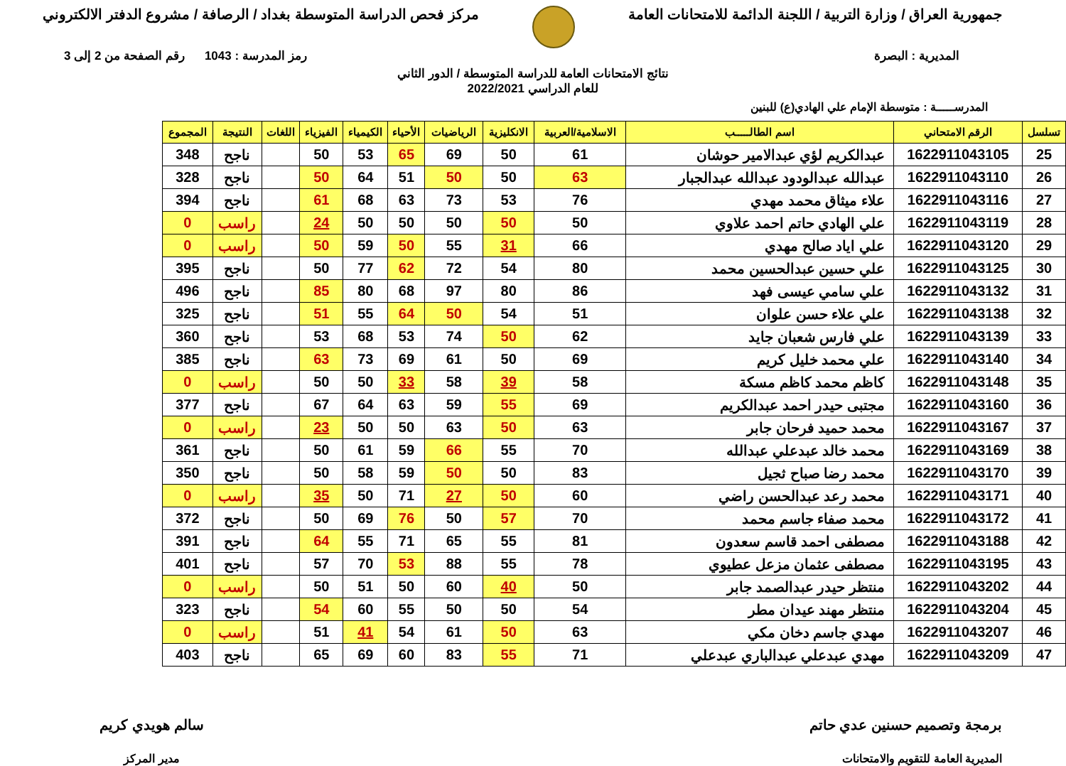جمهورية العراق / وزارة التربية / اللجنة الدائمة للامتحانات العامة
مركز فحص الدراسة المتوسطة بغداد / الرصافة / مشروع الدفتر الالكتروني
المديرية : البصرة رمز المدرسة : 1043 رقم الصفحة من 2 إلى 3
نتائج الامتحانات العامة للدراسة المتوسطة / الدور الثاني
للعام الدراسي 2022/2021
المدرســـــة : متوسطة الإمام علي الهادي(ع) للبنين
| تسلسل | الرقم الامتحاني | اسم الطالـــــب | الاسلامية/العربية | الانكليزية | الرياضيات | الأحياء | الكيمياء | الفيزياء | اللغات | النتيجة | المجموع |
| --- | --- | --- | --- | --- | --- | --- | --- | --- | --- | --- | --- |
| 25 | 1622911043105 | عبدالكريم لؤي عبدالامير حوشان | 61 | 50 | 69 | 65 | 53 | 50 | | ناجح | 348 |
| 26 | 1622911043110 | عبدالله عبدالودود عبدالله عبدالجبار | 63 | 50 | 50 | 51 | 64 | 50 | | ناجح | 328 |
| 27 | 1622911043116 | علاء ميثاق محمد مهدي | 76 | 53 | 73 | 63 | 68 | 61 | | ناجح | 394 |
| 28 | 1622911043119 | علي الهادي حاتم احمد علاوي | 50 | 50 | 50 | 50 | 50 | 24 | | راسب | 0 |
| 29 | 1622911043120 | علي اياد صالح مهدي | 66 | 31 | 55 | 50 | 59 | 50 | | راسب | 0 |
| 30 | 1622911043125 | علي حسين عبدالحسين محمد | 80 | 54 | 72 | 62 | 77 | 50 | | ناجح | 395 |
| 31 | 1622911043132 | علي سامي عيسى فهد | 86 | 80 | 97 | 68 | 80 | 85 | | ناجح | 496 |
| 32 | 1622911043138 | علي علاء حسن علوان | 51 | 54 | 50 | 64 | 55 | 51 | | ناجح | 325 |
| 33 | 1622911043139 | علي فارس شعبان جايد | 62 | 50 | 74 | 53 | 68 | 53 | | ناجح | 360 |
| 34 | 1622911043140 | علي محمد خليل كريم | 69 | 50 | 61 | 69 | 73 | 63 | | ناجح | 385 |
| 35 | 1622911043148 | كاظم محمد كاظم مسكة | 58 | 39 | 58 | 33 | 50 | 50 | | راسب | 0 |
| 36 | 1622911043160 | مجتبى حيدر احمد عبدالكريم | 69 | 55 | 59 | 63 | 64 | 67 | | ناجح | 377 |
| 37 | 1622911043167 | محمد حميد فرحان جابر | 63 | 50 | 63 | 50 | 50 | 23 | | راسب | 0 |
| 38 | 1622911043169 | محمد خالد عبدعلي عبدالله | 70 | 55 | 66 | 59 | 61 | 50 | | ناجح | 361 |
| 39 | 1622911043170 | محمد رضا صباح ثجيل | 83 | 50 | 50 | 59 | 58 | 50 | | ناجح | 350 |
| 40 | 1622911043171 | محمد رعد عبدالحسن راضي | 60 | 50 | 27 | 71 | 50 | 35 | | راسب | 0 |
| 41 | 1622911043172 | محمد صفاء جاسم محمد | 70 | 57 | 50 | 76 | 69 | 50 | | ناجح | 372 |
| 42 | 1622911043188 | مصطفى احمد قاسم سعدون | 81 | 55 | 65 | 71 | 55 | 64 | | ناجح | 391 |
| 43 | 1622911043195 | مصطفى عثمان مزعل عطيوي | 78 | 55 | 88 | 53 | 70 | 57 | | ناجح | 401 |
| 44 | 1622911043202 | منتظر حيدر عبدالصمد جابر | 50 | 40 | 60 | 50 | 51 | 50 | | راسب | 0 |
| 45 | 1622911043204 | منتظر مهند عيدان مطر | 54 | 50 | 50 | 55 | 60 | 54 | | ناجح | 323 |
| 46 | 1622911043207 | مهدي جاسم دخان مكي | 63 | 50 | 61 | 54 | 41 | 51 | | راسب | 0 |
| 47 | 1622911043209 | مهدي عبدعلي عبدالباري عبدعلي | 71 | 55 | 83 | 60 | 69 | 65 | | ناجح | 403 |
برمجة وتصميم حسنين عدي حاتم
المديرية العامة للتقويم والامتحانات
سالم هويدي كريم
مدير المركز